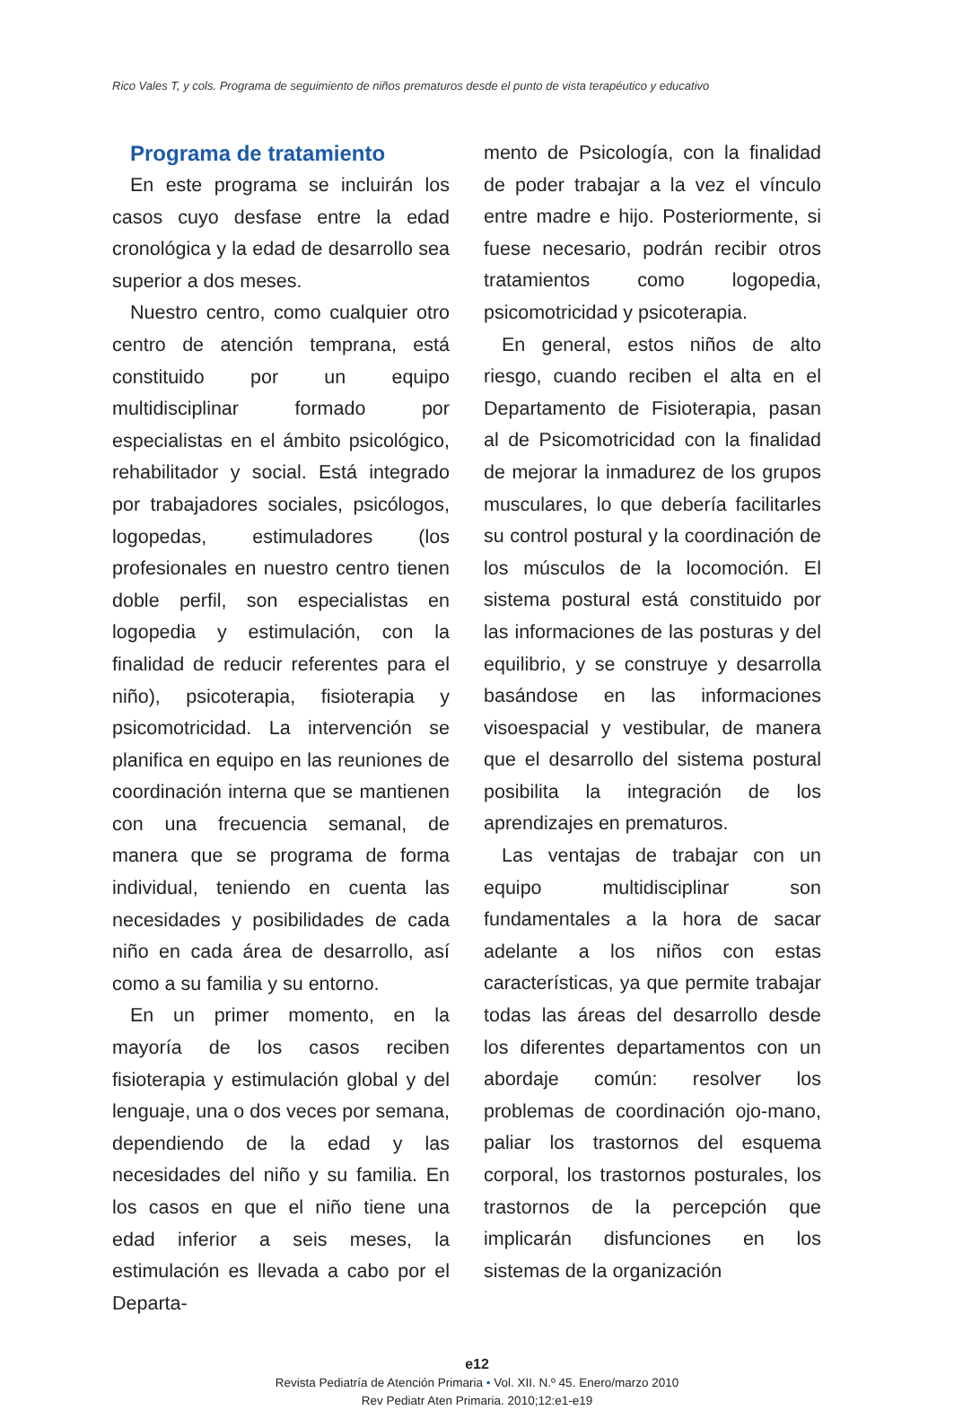Rico Vales T, y cols. Programa de seguimiento de niños prematuros desde el punto de vista terapéutico y educativo
Programa de tratamiento
En este programa se incluirán los casos cuyo desfase entre la edad cronológica y la edad de desarrollo sea superior a dos meses.
Nuestro centro, como cualquier otro centro de atención temprana, está constituido por un equipo multidisciplinar formado por especialistas en el ámbito psicológico, rehabilitador y social. Está integrado por trabajadores sociales, psicólogos, logopedas, estimuladores (los profesionales en nuestro centro tienen doble perfil, son especialistas en logopedia y estimulación, con la finalidad de reducir referentes para el niño), psicoterapia, fisioterapia y psicomotricidad. La intervención se planifica en equipo en las reuniones de coordinación interna que se mantienen con una frecuencia semanal, de manera que se programa de forma individual, teniendo en cuenta las necesidades y posibilidades de cada niño en cada área de desarrollo, así como a su familia y su entorno.
En un primer momento, en la mayoría de los casos reciben fisioterapia y estimulación global y del lenguaje, una o dos veces por semana, dependiendo de la edad y las necesidades del niño y su familia. En los casos en que el niño tiene una edad inferior a seis meses, la estimulación es llevada a cabo por el Departa-
mento de Psicología, con la finalidad de poder trabajar a la vez el vínculo entre madre e hijo. Posteriormente, si fuese necesario, podrán recibir otros tratamientos como logopedia, psicomotricidad y psicoterapia.
En general, estos niños de alto riesgo, cuando reciben el alta en el Departamento de Fisioterapia, pasan al de Psicomotricidad con la finalidad de mejorar la inmadurez de los grupos musculares, lo que debería facilitarles su control postural y la coordinación de los músculos de la locomoción. El sistema postural está constituido por las informaciones de las posturas y del equilibrio, y se construye y desarrolla basándose en las informaciones visoespacial y vestibular, de manera que el desarrollo del sistema postural posibilita la integración de los aprendizajes en prematuros.
Las ventajas de trabajar con un equipo multidisciplinar son fundamentales a la hora de sacar adelante a los niños con estas características, ya que permite trabajar todas las áreas del desarrollo desde los diferentes departamentos con un abordaje común: resolver los problemas de coordinación ojo-mano, paliar los trastornos del esquema corporal, los trastornos posturales, los trastornos de la percepción que implicarán disfunciones en los sistemas de la organización
e12
Revista Pediatría de Atención Primaria • Vol. XII. N.º 45. Enero/marzo 2010
Rev Pediatr Aten Primaria. 2010;12:e1-e19